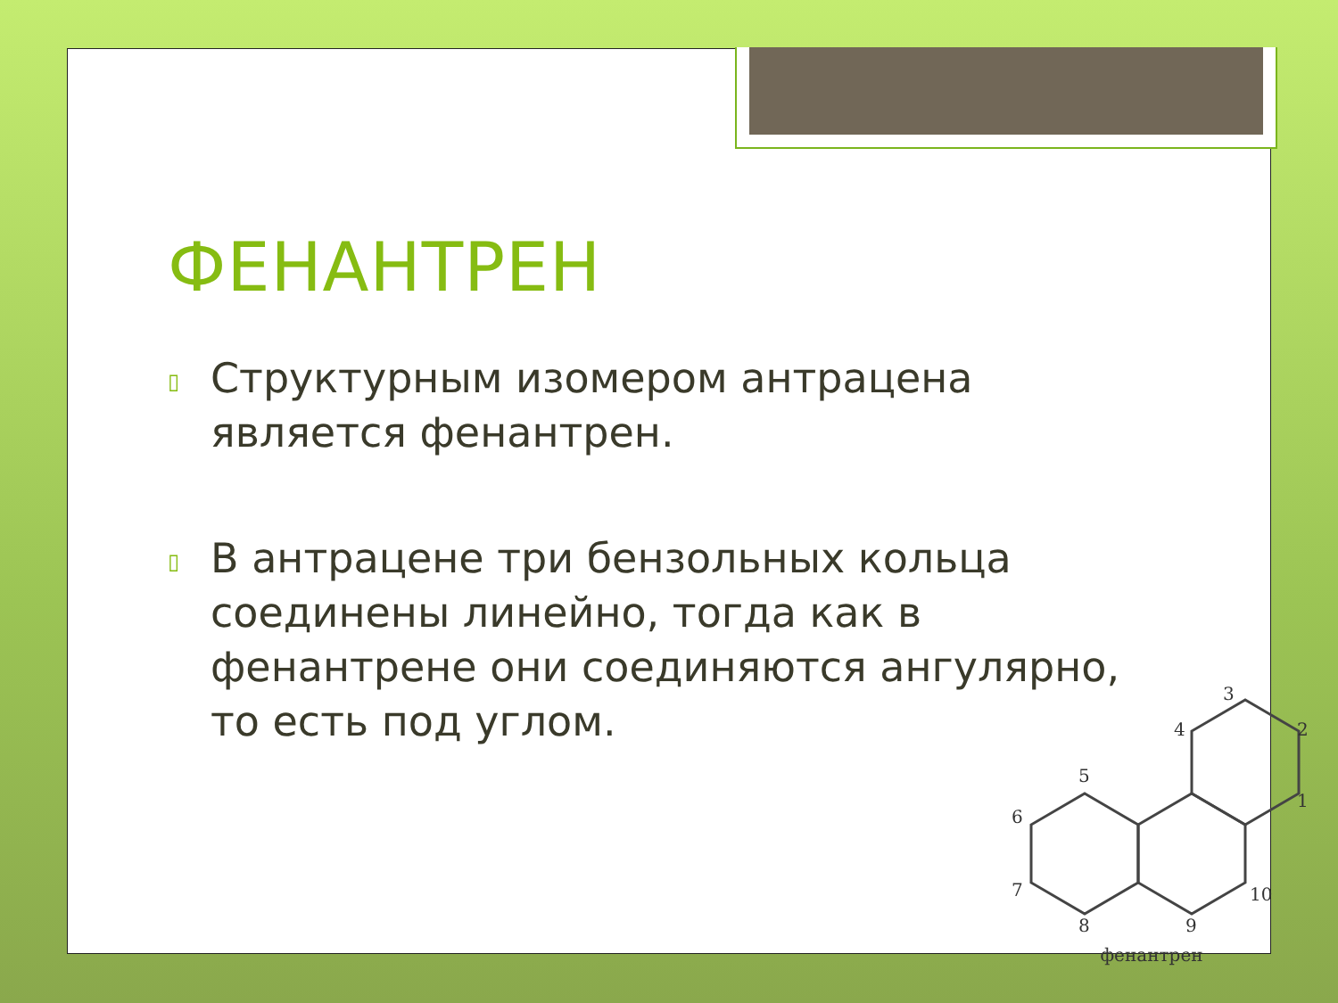ФЕНАНТРЕН
▯ Структурным изомером антрацена является фенантрен.
▯ В антрацене три бензольных кольца соединены линейно, тогда как в фенантрене они соединяются ангулярно, то есть под углом.
3
2
1
4
5
6
7
8
9
10
фенантрен